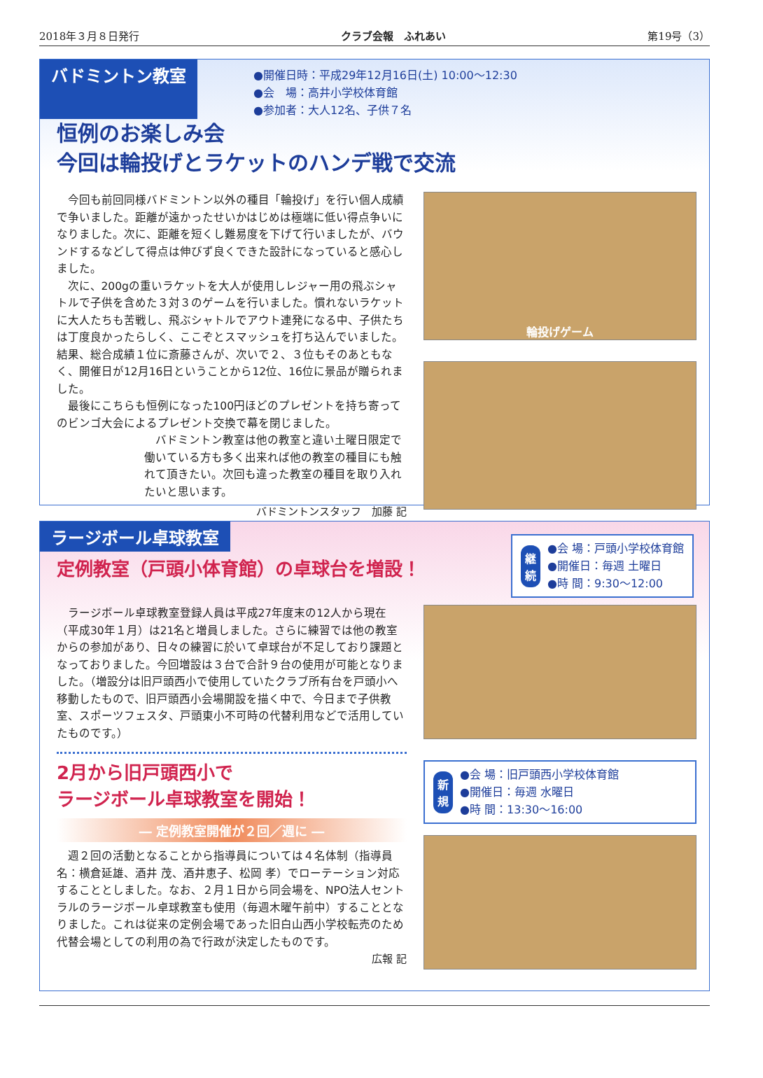2018年３月８日発行 クラブ会報　ふれあい 第19号（3）
バドミントン教室
●開催日時：平成29年12月16日(土) 10:00～12:30
●会　場：高井小学校体育館
●参加者：大人12名、子供７名
恒例のお楽しみ会
今回は輪投げとラケットのハンデ戦で交流
今回も前回同様バドミントン以外の種目「輪投げ」を行い個人成績で争いました。距離が遠かったせいかはじめは極端に低い得点争いになりました。次に、距離を短くし難易度を下げて行いましたが、バウンドするなどして得点は伸びず良くできた設計になっていると感心しました。
次に、200gの重いラケットを大人が使用しレジャー用の飛ぶシャトルで子供を含めた３対３のゲームを行いました。慣れないラケットに大人たちも苦戦し、飛ぶシャトルでアウト連発になる中、子供たちは丁度良かったらしく、ここぞとスマッシュを打ち込んでいました。結果、総合成績１位に斎藤さんが、次いで２、３位もそのあともなく、開催日が12月16日ということから12位、16位に景品が贈られました。
最後にこちらも恒例になった100円ほどのプレゼントを持ち寄ってのビンゴ大会によるプレゼント交換で幕を閉じました。
バドミントン教室は他の教室と違い土曜日限定で働いている方も多く出来れば他の教室の種目にも触れて頂きたい。次回も違った教室の種目を取り入れたいと思います。
バドミントンスタッフ　加藤 記
輪投げゲーム
ラージボール卓球教室
定例教室（戸頭小体育館）の卓球台を増設！
継続
●会 場：戸頭小学校体育館
●開催日：毎週 土曜日
●時 間：9:30～12:00
ラージボール卓球教室登録人員は平成27年度末の12人から現在（平成30年１月）は21名と増員しました。さらに練習では他の教室からの参加があり、日々の練習に於いて卓球台が不足しており課題となっておりました。今回増設は３台で合計９台の使用が可能となりました。（増設分は旧戸頭西小で使用していたクラブ所有台を戸頭小へ移動したもので、旧戸頭西小会場開設を描く中で、今日まで子供教室、スポーツフェスタ、戸頭東小不可時の代替利用などで活用していたものです。）
2月から旧戸頭西小で
ラージボール卓球教室を開始！
― 定例教室開催が２回／週に ―
週２回の活動となることから指導員については４名体制（指導員名：横倉延雄、酒井 茂、酒井恵子、松岡 孝）でローテーション対応することとしました。なお、２月１日から同会場を、NPO法人セントラルのラージボール卓球教室も使用（毎週木曜午前中）することとなりました。これは従来の定例会場であった旧白山西小学校転売のため代替会場としての利用の為で行政が決定したものです。
広報 記
新規
●会 場：旧戸頭西小学校体育館
●開催日：毎週 水曜日
●時 間：13:30～16:00